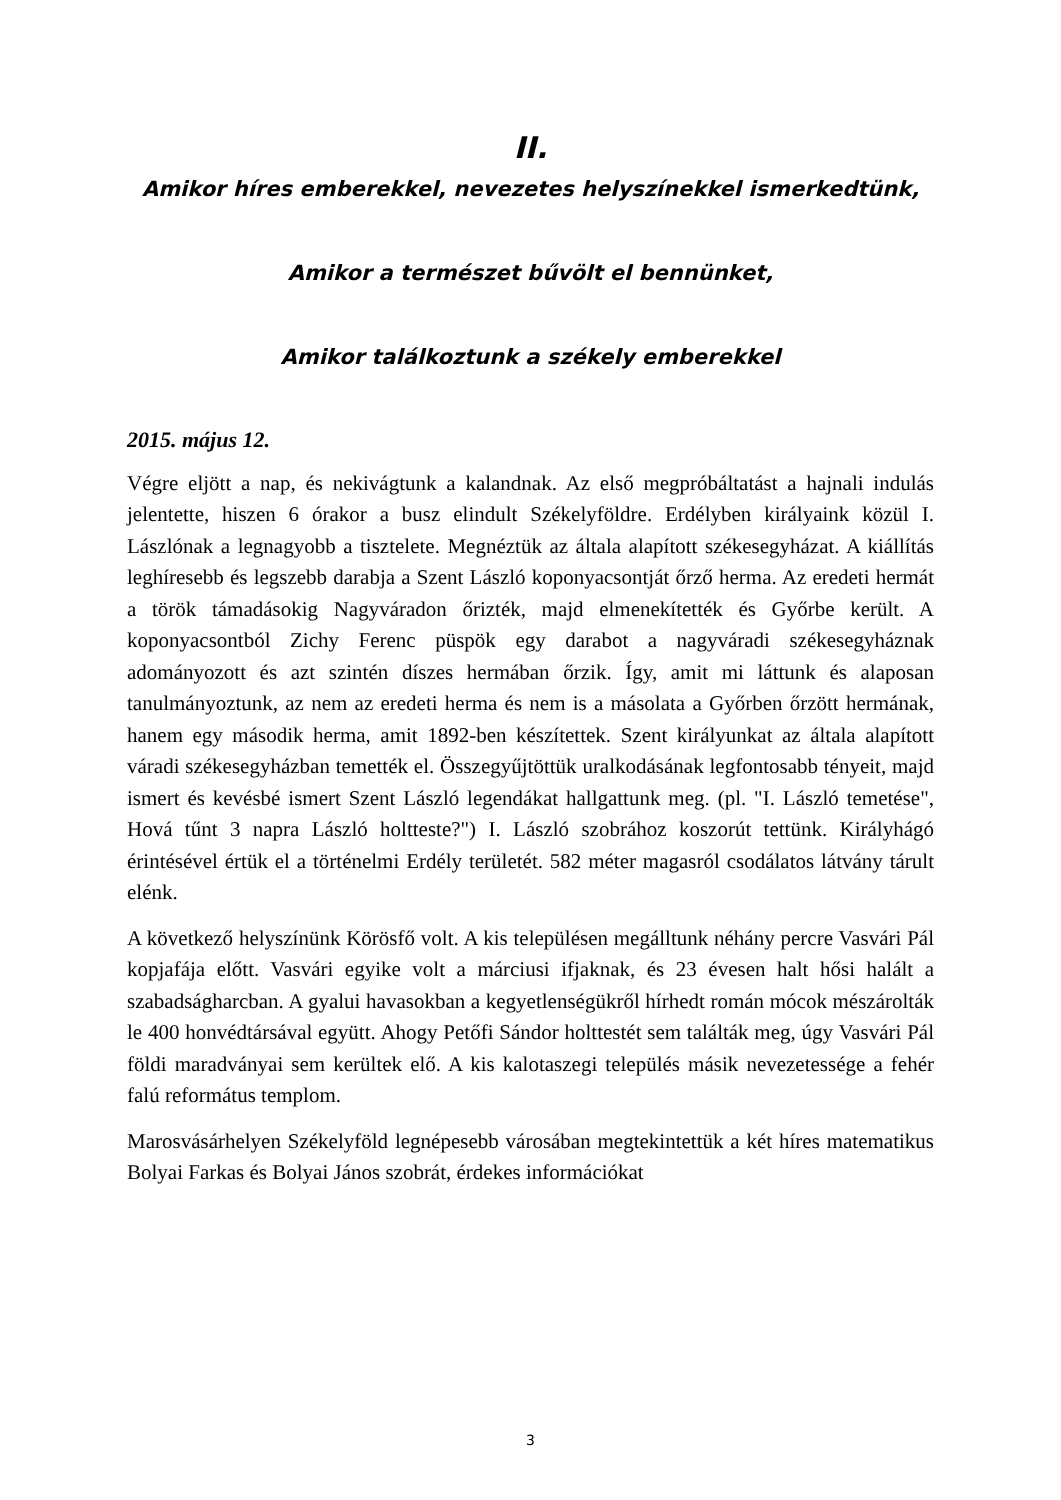II.
Amikor híres emberekkel, nevezetes helyszínekkel ismerkedtünk,
Amikor a természet bűvölt el bennünket,
Amikor találkoztunk a székely emberekkel
2015. május 12.
Végre eljött a nap, és nekivágtunk a kalandnak. Az első megpróbáltatást a hajnali indulás jelentette, hiszen 6 órakor a busz elindult Székelyföldre. Erdélyben királyaink közül I. Lászlónak a legnagyobb a tisztelete. Megnéztük az általa alapított székesegyházat. A kiállítás leghíresebb és legszebb darabja a Szent László koponyacsontját őrző herma. Az eredeti hermát a török támadásokig Nagyváradon őrizték, majd elmenekítették és Győrbe került. A koponyacsontból Zichy Ferenc püspök egy darabot a nagyváradi székesegyháznak adományozott és azt szintén díszes hermában őrzik. Így, amit mi láttunk és alaposan tanulmányoztunk, az nem az eredeti herma és nem is a másolata a Győrben őrzött hermának, hanem egy második herma, amit 1892-ben készítettek. Szent királyunkat az általa alapított váradi székesegyházban temették el. Összegyűjtöttük uralkodásának legfontosabb tényeit, majd ismert és kevésbé ismert Szent László legendákat hallgattunk meg. (pl. "I. László temetése", Hová tűnt 3 napra László holtteste?") I. László szobrához koszorút tettünk. Királyhágó érintésével értük el a történelmi Erdély területét. 582 méter magasról csodálatos látvány tárult elénk.
A következő helyszínünk Körösfő volt. A kis településen megálltunk néhány percre Vasvári Pál kopjafája előtt. Vasvári egyike volt a márciusi ifjaknak, és 23 évesen halt hősi halált a szabadságharcban. A gyalui havasokban a kegyetlenségükről hírhedt román mócok mészárolták le 400 honvédtársával együtt. Ahogy Petőfi Sándor holttestét sem találták meg, úgy Vasvári Pál földi maradványai sem kerültek elő. A kis kalotaszegi település másik nevezetessége a fehér falú református templom.
Marosvásárhelyen Székelyföld legnépesebb városában megtekintettük a két híres matematikus Bolyai Farkas és Bolyai János szobrát, érdekes információkat
3